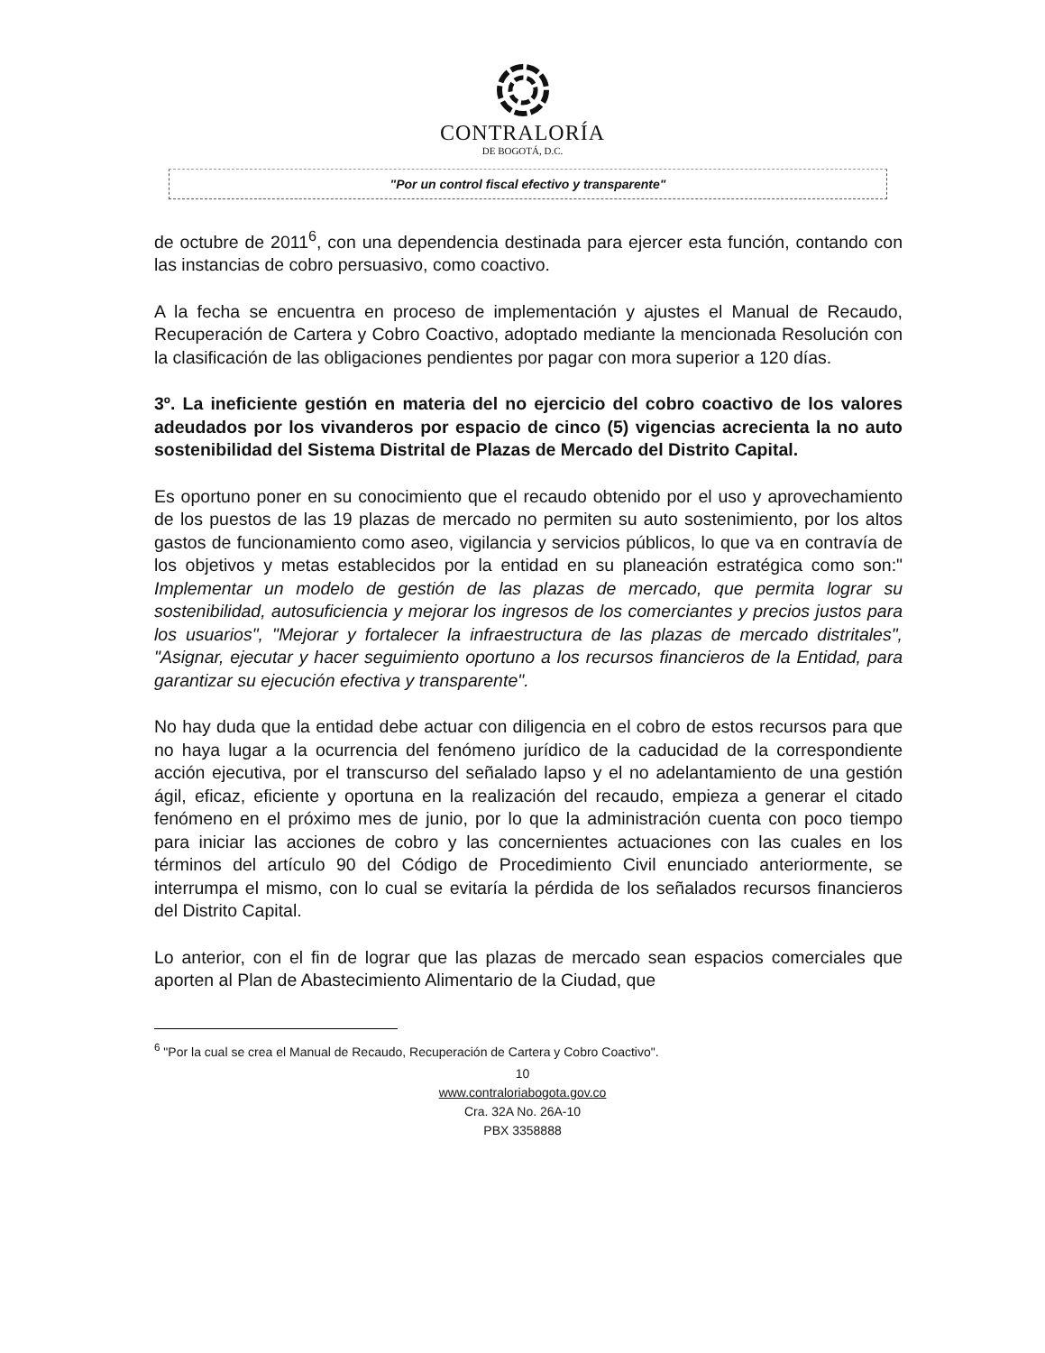CONTRALORÍA
DE BOGOTÁ, D.C.
"Por un control fiscal efectivo y transparente"
de octubre de 2011<sup>6</sup>, con una dependencia destinada para ejercer esta función, contando con las instancias de cobro persuasivo, como coactivo.
A la fecha se encuentra en proceso de implementación y ajustes el Manual de Recaudo, Recuperación de Cartera y Cobro Coactivo, adoptado mediante la mencionada Resolución con la clasificación de las obligaciones pendientes por pagar con mora superior a 120 días.
3º. La ineficiente gestión en materia del no ejercicio del cobro coactivo de los valores adeudados por los vivanderos por espacio de cinco (5) vigencias acrecienta la no auto sostenibilidad del Sistema Distrital de Plazas de Mercado del Distrito Capital.
Es oportuno poner en su conocimiento que el recaudo obtenido por el uso y aprovechamiento de los puestos de las 19 plazas de mercado no permiten su auto sostenimiento, por los altos gastos de funcionamiento como aseo, vigilancia y servicios públicos, lo que va en contravía de los objetivos y metas establecidos por la entidad en su planeación estratégica como son:" Implementar un modelo de gestión de las plazas de mercado, que permita lograr su sostenibilidad, autosuficiencia y mejorar los ingresos de los comerciantes y precios justos para los usuarios", "Mejorar y fortalecer la infraestructura de las plazas de mercado distritales", "Asignar, ejecutar y hacer seguimiento oportuno a los recursos financieros de la Entidad, para garantizar su ejecución efectiva y transparente".
No hay duda que la entidad debe actuar con diligencia en el cobro de estos recursos para que no haya lugar a la ocurrencia del fenómeno jurídico de la caducidad de la correspondiente acción ejecutiva, por el transcurso del señalado lapso y el no adelantamiento de una gestión ágil, eficaz, eficiente y oportuna en la realización del recaudo, empieza a generar el citado fenómeno en el próximo mes de junio, por lo que la administración cuenta con poco tiempo para iniciar las acciones de cobro y las concernientes actuaciones con las cuales en los términos del artículo 90 del Código de Procedimiento Civil enunciado anteriormente, se interrumpa el mismo, con lo cual se evitaría la pérdida de los señalados recursos financieros del Distrito Capital.
Lo anterior, con el fin de lograr que las plazas de mercado sean espacios comerciales que aporten al Plan de Abastecimiento Alimentario de la Ciudad, que
<sup>6</sup> "Por la cual se crea el Manual de Recaudo, Recuperación de Cartera y Cobro Coactivo".
10
www.contraloriabogota.gov.co
Cra. 32A No. 26A-10
PBX 3358888